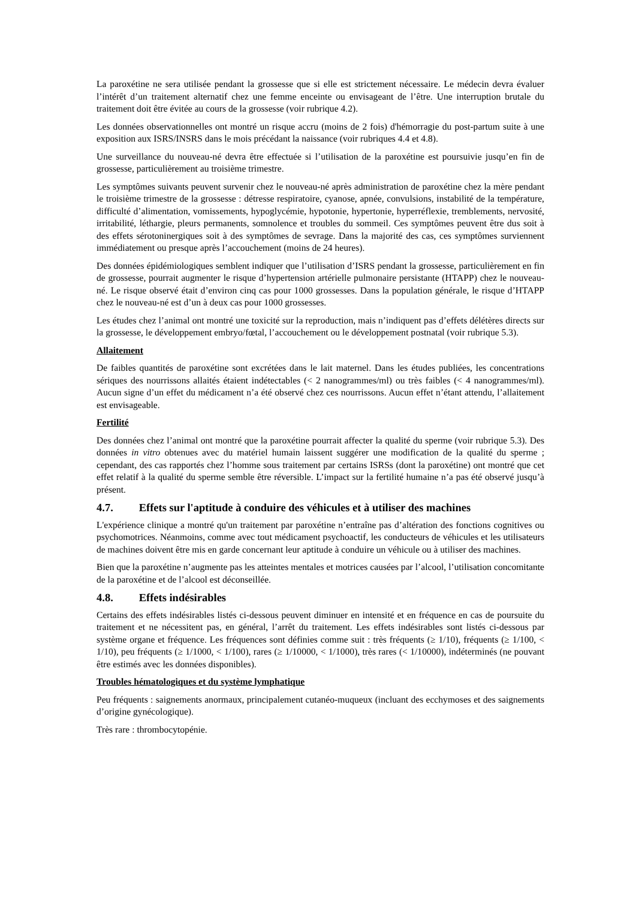La paroxétine ne sera utilisée pendant la grossesse que si elle est strictement nécessaire. Le médecin devra évaluer l’intérêt d’un traitement alternatif chez une femme enceinte ou envisageant de l’être. Une interruption brutale du traitement doit être évitée au cours de la grossesse (voir rubrique 4.2).
Les données observationnelles ont montré un risque accru (moins de 2 fois) d'hémorragie du post-partum suite à une exposition aux ISRS/INSRS dans le mois précédant la naissance (voir rubriques 4.4 et 4.8).
Une surveillance du nouveau-né devra être effectuée si l’utilisation de la paroxétine est poursuivie jusqu’en fin de grossesse, particulièrement au troisième trimestre.
Les symptômes suivants peuvent survenir chez le nouveau-né après administration de paroxétine chez la mère pendant le troisième trimestre de la grossesse : détresse respiratoire, cyanose, apnée, convulsions, instabilité de la température, difficulté d’alimentation, vomissements, hypoglycémie, hypotonie, hypertonie, hyperréflexie, tremblements, nervosité, irritabilité, léthargie, pleurs permanents, somnolence et troubles du sommeil. Ces symptômes peuvent être dus soit à des effets sérotoninergiques soit à des symptômes de sevrage. Dans la majorité des cas, ces symptômes surviennent immédiatement ou presque après l’accouchement (moins de 24 heures).
Des données épidémiologiques semblent indiquer que l’utilisation d’ISRS pendant la grossesse, particulièrement en fin de grossesse, pourrait augmenter le risque d’hypertension artérielle pulmonaire persistante (HTAPP) chez le nouveau-né. Le risque observé était d’environ cinq cas pour 1000 grossesses. Dans la population générale, le risque d’HTAPP chez le nouveau-né est d’un à deux cas pour 1000 grossesses.
Les études chez l’animal ont montré une toxicité sur la reproduction, mais n’indiquent pas d’effets délétères directs sur la grossesse, le développement embryo/fœtal, l’accouchement ou le développement postnatal (voir rubrique 5.3).
Allaitement
De faibles quantités de paroxétine sont excrétées dans le lait maternel. Dans les études publiées, les concentrations sériques des nourrissons allaités étaient indétectables (< 2 nanogrammes/ml) ou très faibles (< 4 nanogrammes/ml). Aucun signe d’un effet du médicament n’a été observé chez ces nourrissons. Aucun effet n’étant attendu, l’allaitement est envisageable.
Fertilité
Des données chez l’animal ont montré que la paroxétine pourrait affecter la qualité du sperme (voir rubrique 5.3). Des données in vitro obtenues avec du matériel humain laissent suggérer une modification de la qualité du sperme ; cependant, des cas rapportés chez l’homme sous traitement par certains ISRSs (dont la paroxétine) ont montré que cet effet relatif à la qualité du sperme semble être réversible. L’impact sur la fertilité humaine n’a pas été observé jusqu’à présent.
4.7. Effets sur l'aptitude à conduire des véhicules et à utiliser des machines
L'expérience clinique a montré qu'un traitement par paroxétine n’entraîne pas d’altération des fonctions cognitives ou psychomotrices. Néanmoins, comme avec tout médicament psychoactif, les conducteurs de véhicules et les utilisateurs de machines doivent être mis en garde concernant leur aptitude à conduire un véhicule ou à utiliser des machines.
Bien que la paroxétine n’augmente pas les atteintes mentales et motrices causées par l’alcool, l’utilisation concomitante de la paroxétine et de l’alcool est déconseillée.
4.8. Effets indésirables
Certains des effets indésirables listés ci-dessous peuvent diminuer en intensité et en fréquence en cas de poursuite du traitement et ne nécessitent pas, en général, l’arrêt du traitement. Les effets indésirables sont listés ci-dessous par système organe et fréquence. Les fréquences sont définies comme suit : très fréquents (≥ 1/10), fréquents (≥ 1/100, < 1/10), peu fréquents (≥ 1/1000, < 1/100), rares (≥ 1/10000, < 1/1000), très rares (< 1/10000), indéterminés (ne pouvant être estimés avec les données disponibles).
Troubles hématologiques et du système lymphatique
Peu fréquents : saignements anormaux, principalement cutanéo-muqueux (incluant des ecchymoses et des saignements d’origine gynécologique).
Très rare : thrombocytopénie.